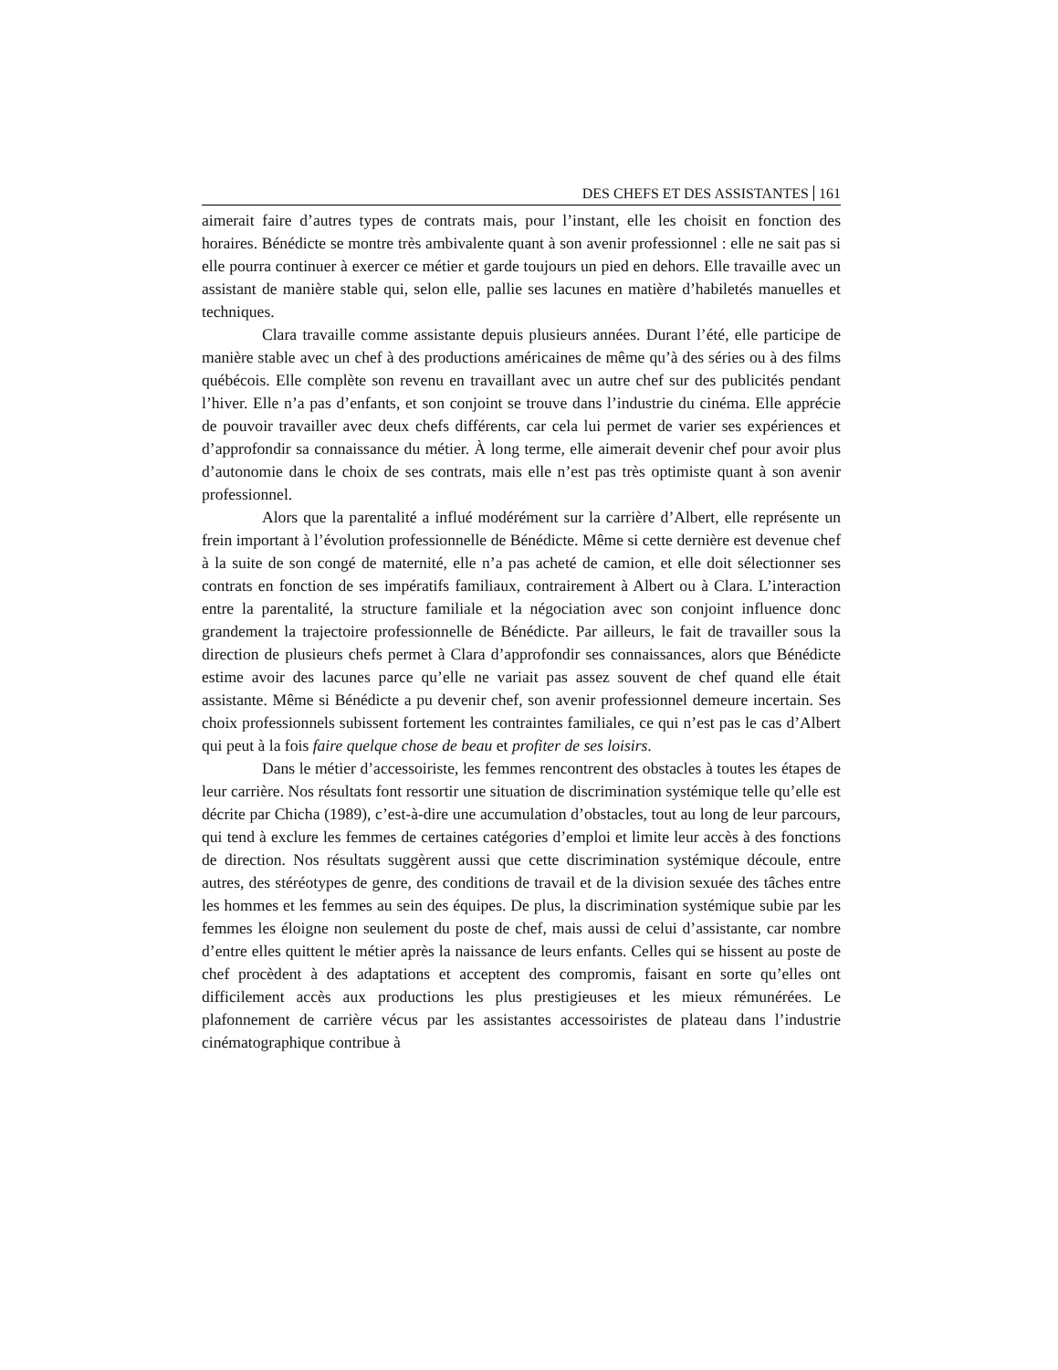DES CHEFS ET DES ASSISTANTES 161
aimerait faire d’autres types de contrats mais, pour l’instant, elle les choisit en fonction des horaires. Bénédicte se montre très ambivalente quant à son avenir professionnel : elle ne sait pas si elle pourra continuer à exercer ce métier et garde toujours un pied en dehors. Elle travaille avec un assistant de manière stable qui, selon elle, pallie ses lacunes en matière d’habiletés manuelles et techniques.
Clara travaille comme assistante depuis plusieurs années. Durant l’été, elle participe de manière stable avec un chef à des productions américaines de même qu’à des séries ou à des films québécois. Elle complète son revenu en travaillant avec un autre chef sur des publicités pendant l’hiver. Elle n’a pas d’enfants, et son conjoint se trouve dans l’industrie du cinéma. Elle apprécie de pouvoir travailler avec deux chefs différents, car cela lui permet de varier ses expériences et d’approfondir sa connaissance du métier. À long terme, elle aimerait devenir chef pour avoir plus d’autonomie dans le choix de ses contrats, mais elle n’est pas très optimiste quant à son avenir professionnel.
Alors que la parentalité a influé modérément sur la carrière d’Albert, elle représente un frein important à l’évolution professionnelle de Bénédicte. Même si cette dernière est devenue chef à la suite de son congé de maternité, elle n’a pas acheté de camion, et elle doit sélectionner ses contrats en fonction de ses impératifs familiaux, contrairement à Albert ou à Clara. L’interaction entre la parentalité, la structure familiale et la négociation avec son conjoint influence donc grandement la trajectoire professionnelle de Bénédicte. Par ailleurs, le fait de travailler sous la direction de plusieurs chefs permet à Clara d’approfondir ses connaissances, alors que Bénédicte estime avoir des lacunes parce qu’elle ne variait pas assez souvent de chef quand elle était assistante. Même si Bénédicte a pu devenir chef, son avenir professionnel demeure incertain. Ses choix professionnels subissent fortement les contraintes familiales, ce qui n’est pas le cas d’Albert qui peut à la fois faire quelque chose de beau et profiter de ses loisirs.
Dans le métier d’accessoiriste, les femmes rencontrent des obstacles à toutes les étapes de leur carrière. Nos résultats font ressortir une situation de discrimination systémique telle qu’elle est décrite par Chicha (1989), c’est-à-dire une accumulation d’obstacles, tout au long de leur parcours, qui tend à exclure les femmes de certaines catégories d’emploi et limite leur accès à des fonctions de direction. Nos résultats suggèrent aussi que cette discrimination systémique découle, entre autres, des stéréotypes de genre, des conditions de travail et de la division sexuée des tâches entre les hommes et les femmes au sein des équipes. De plus, la discrimination systémique subie par les femmes les éloigne non seulement du poste de chef, mais aussi de celui d’assistante, car nombre d’entre elles quittent le métier après la naissance de leurs enfants. Celles qui se hissent au poste de chef procèdent à des adaptations et acceptent des compromis, faisant en sorte qu’elles ont difficilement accès aux productions les plus prestigieuses et les mieux rémunérées. Le plafonnement de carrière vécus par les assistantes accessoiristes de plateau dans l’industrie cinématographique contribue à